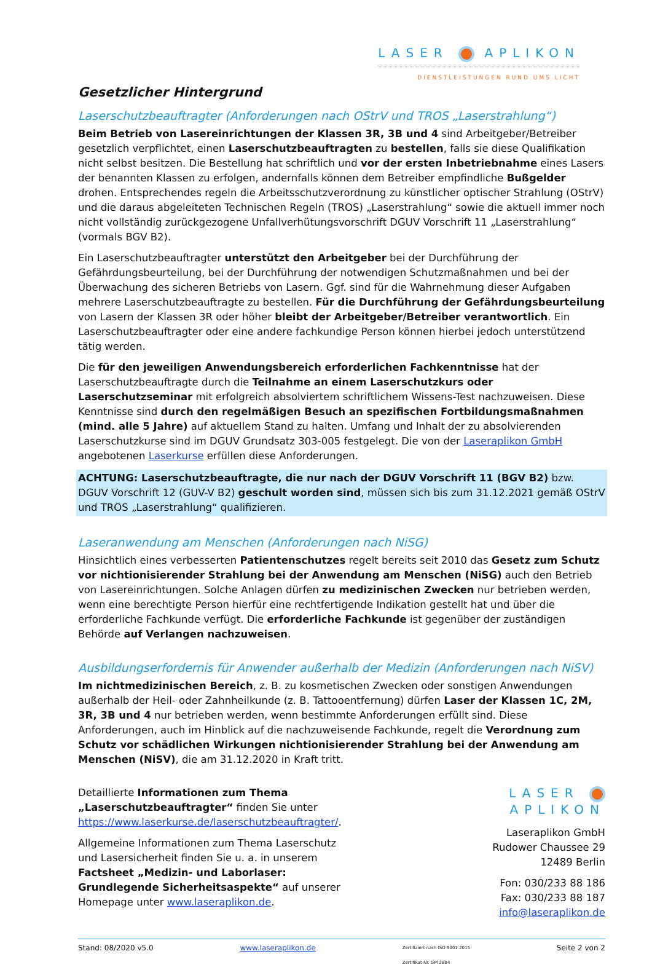LASER APLIKON
DIENSTLEISTUNGEN RUND UMS LICHT
Gesetzlicher Hintergrund
Laserschutzbeauftragter (Anforderungen nach OStrV und TROS „Laserstrahlung“)
Beim Betrieb von Lasereinrichtungen der Klassen 3R, 3B und 4 sind Arbeitgeber/Betreiber gesetzlich verpflichtet, einen Laserschutzbeauftragten zu bestellen, falls sie diese Qualifikation nicht selbst besitzen. Die Bestellung hat schriftlich und vor der ersten Inbetriebnahme eines Lasers der benannten Klassen zu erfolgen, andernfalls können dem Betreiber empfindliche Bußgelder drohen. Entsprechendes regeln die Arbeitsschutzverordnung zu künstlicher optischer Strahlung (OStrV) und die daraus abgeleiteten Technischen Regeln (TROS) „Laserstrahlung“ sowie die aktuell immer noch nicht vollständig zurückgezogene Unfallverhütungsvorschrift DGUV Vorschrift 11 „Laserstrahlung“ (vormals BGV B2).
Ein Laserschutzbeauftragter unterstützt den Arbeitgeber bei der Durchführung der Gefährdungsbeurteilung, bei der Durchführung der notwendigen Schutzmaßnahmen und bei der Überwachung des sicheren Betriebs von Lasern. Ggf. sind für die Wahrnehmung dieser Aufgaben mehrere Laserschutzbeauftragte zu bestellen. Für die Durchführung der Gefährdungsbeurteilung von Lasern der Klassen 3R oder höher bleibt der Arbeitgeber/Betreiber verantwortlich. Ein Laserschutzbeauftragter oder eine andere fachkundige Person können hierbei jedoch unterstützend tätig werden.
Die für den jeweiligen Anwendungsbereich erforderlichen Fachkenntnisse hat der Laserschutzbeauftragte durch die Teilnahme an einem Laserschutzkurs oder Laserschutzseminar mit erfolgreich absolviertem schriftlichem Wissens-Test nachzuweisen. Diese Kenntnisse sind durch den regelmäßigen Besuch an spezifischen Fortbildungsmaßnahmen (mind. alle 5 Jahre) auf aktuellem Stand zu halten. Umfang und Inhalt der zu absolvierenden Laserschutzkurse sind im DGUV Grundsatz 303-005 festgelegt. Die von der Laseraplikon GmbH angebotenen Laserkurse erfüllen diese Anforderungen.
ACHTUNG: Laserschutzbeauftragte, die nur nach der DGUV Vorschrift 11 (BGV B2) bzw. DGUV Vorschrift 12 (GUV-V B2) geschult worden sind, müssen sich bis zum 31.12.2021 gemäß OStrV und TROS „Laserstrahlung“ qualifizieren.
Laseranwendung am Menschen (Anforderungen nach NiSG)
Hinsichtlich eines verbesserten Patientenschutzes regelt bereits seit 2010 das Gesetz zum Schutz vor nichtionisierender Strahlung bei der Anwendung am Menschen (NiSG) auch den Betrieb von Lasereinrichtungen. Solche Anlagen dürfen zu medizinischen Zwecken nur betrieben werden, wenn eine berechtigte Person hierfür eine rechtfertigende Indikation gestellt hat und über die erforderliche Fachkunde verfügt. Die erforderliche Fachkunde ist gegenüber der zuständigen Behörde auf Verlangen nachzuweisen.
Ausbildungserfordernis für Anwender außerhalb der Medizin (Anforderungen nach NiSV)
Im nichtmedizinischen Bereich, z. B. zu kosmetischen Zwecken oder sonstigen Anwendungen außerhalb der Heil- oder Zahnheilkunde (z. B. Tattooentfernung) dürfen Laser der Klassen 1C, 2M, 3R, 3B und 4 nur betrieben werden, wenn bestimmte Anforderungen erfüllt sind. Diese Anforderungen, auch im Hinblick auf die nachzuweisende Fachkunde, regelt die Verordnung zum Schutz vor schädlichen Wirkungen nichtionisierender Strahlung bei der Anwendung am Menschen (NiSV), die am 31.12.2020 in Kraft tritt.
Detaillierte Informationen zum Thema „Laserschutzbeauftragter“ finden Sie unter https://www.laserkurse.de/laserschutzbeauftragter/.
Allgemeine Informationen zum Thema Laserschutz und Lasersicherheit finden Sie u. a. in unserem Factsheet „Medizin- und Laborlaser: Grundlegende Sicherheitsaspekte“ auf unserer Homepage unter www.laseraplikon.de.
LASER APLIKON
Laseraplikon GmbH
Rudower Chaussee 29
12489 Berlin
Fon: 030/233 88 186
Fax: 030/233 88 187
info@laseraplikon.de
Stand: 08/2020 v5.0 www.laseraplikon.de Zertifiziert nach ISO 9001:2015
Zertifikat Nr. GM 2884 Seite 2 von 2